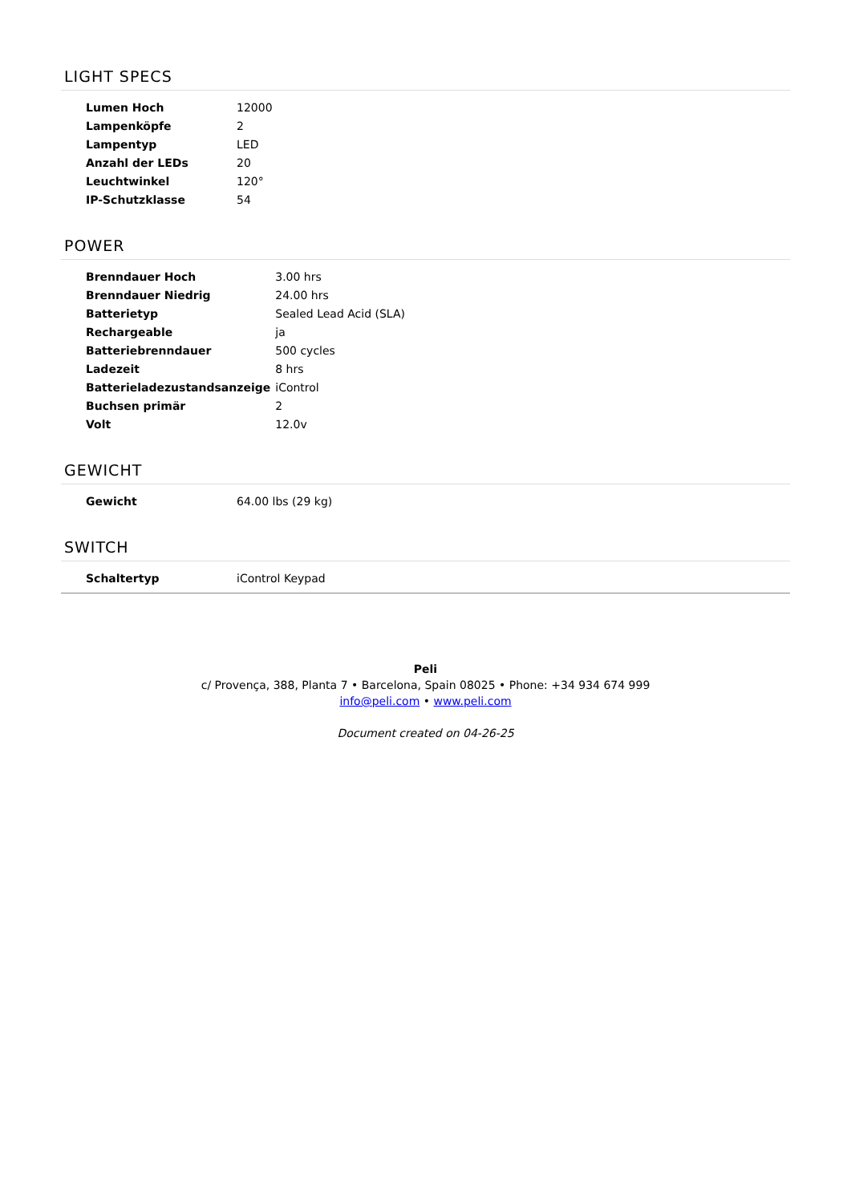LIGHT SPECS
| Lumen Hoch | 12000 |
| Lampenköpfe | 2 |
| Lampentyp | LED |
| Anzahl der LEDs | 20 |
| Leuchtwinkel | 120° |
| IP-Schutzklasse | 54 |
POWER
| Brenndauer Hoch | 3.00 hrs |
| Brenndauer Niedrig | 24.00 hrs |
| Batterietyp | Sealed Lead Acid (SLA) |
| Rechargeable | ja |
| Batteriebrenndauer | 500 cycles |
| Ladezeit | 8 hrs |
| Batterieladezustandsanzeige | iControl |
| Buchsen primär | 2 |
| Volt | 12.0v |
GEWICHT
| Gewicht | 64.00 lbs (29 kg) |
SWITCH
| Schaltertyp | iControl Keypad |
Peli
c/ Provença, 388, Planta 7 • Barcelona, Spain 08025 • Phone: +34 934 674 999
info@peli.com • www.peli.com
Document created on 04-26-25